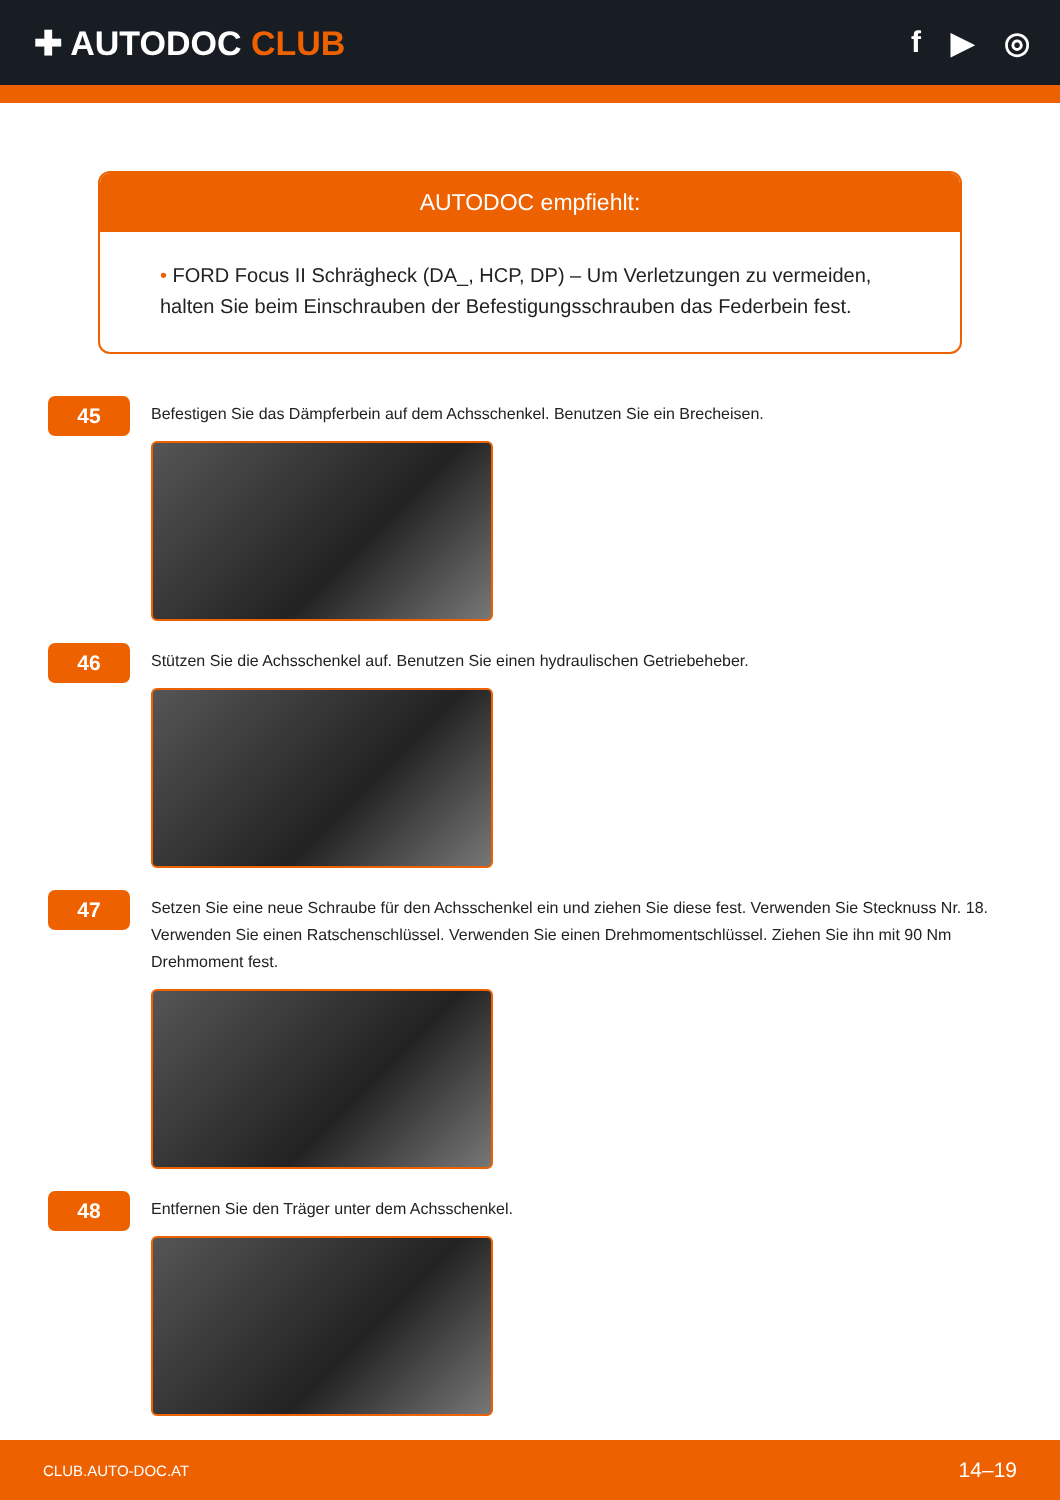✚ AUTODOC CLUB f ▶ ◎
AUTODOC empfiehlt:
• FORD Focus II Schrägheck (DA_, HCP, DP) – Um Verletzungen zu vermeiden, halten Sie beim Einschrauben der Befestigungsschrauben das Federbein fest.
45
Befestigen Sie das Dämpferbein auf dem Achsschenkel. Benutzen Sie ein Brecheisen.
46
Stützen Sie die Achsschenkel auf. Benutzen Sie einen hydraulischen Getriebeheber.
47
Setzen Sie eine neue Schraube für den Achsschenkel ein und ziehen Sie diese fest. Verwenden Sie Stecknuss Nr. 18. Verwenden Sie einen Ratschenschlüssel. Verwenden Sie einen Drehmomentschlüssel. Ziehen Sie ihn mit 90 Nm Drehmoment fest.
48
Entfernen Sie den Träger unter dem Achsschenkel.
CLUB.AUTO-DOC.AT 14–19